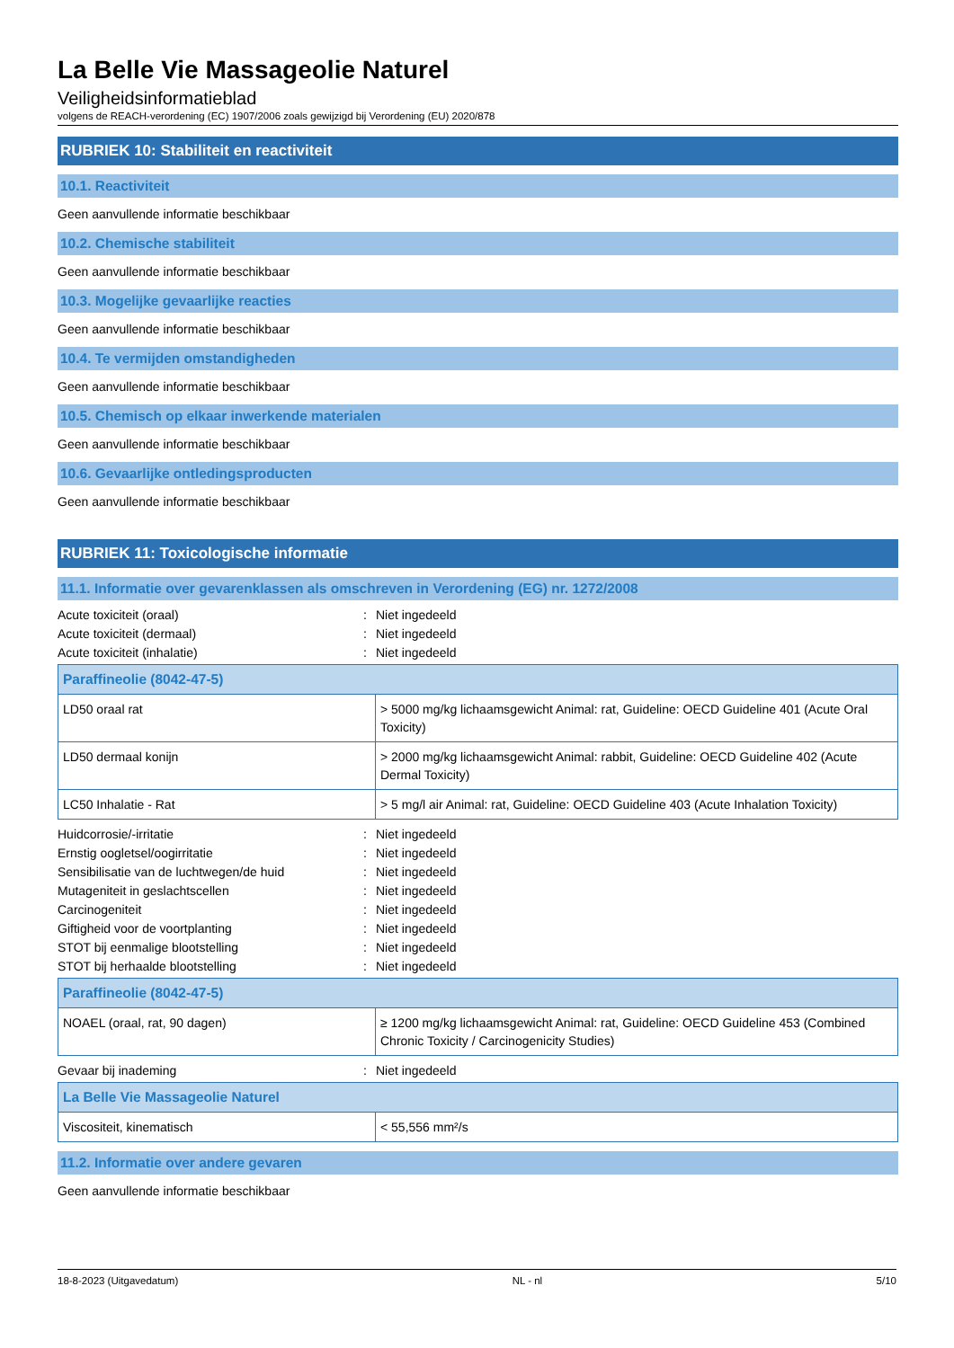La Belle Vie Massageolie Naturel
Veiligheidsinformatieblad
volgens de REACH-verordening (EC) 1907/2006 zoals gewijzigd bij Verordening (EU) 2020/878
RUBRIEK 10: Stabiliteit en reactiviteit
10.1. Reactiviteit
Geen aanvullende informatie beschikbaar
10.2. Chemische stabiliteit
Geen aanvullende informatie beschikbaar
10.3. Mogelijke gevaarlijke reacties
Geen aanvullende informatie beschikbaar
10.4. Te vermijden omstandigheden
Geen aanvullende informatie beschikbaar
10.5. Chemisch op elkaar inwerkende materialen
Geen aanvullende informatie beschikbaar
10.6. Gevaarlijke ontledingsproducten
Geen aanvullende informatie beschikbaar
RUBRIEK 11: Toxicologische informatie
11.1. Informatie over gevarenklassen als omschreven in Verordening (EG) nr. 1272/2008
Acute toxiciteit (oraal): Niet ingedeeld Acute toxiciteit (dermaal): Niet ingedeeld Acute toxiciteit (inhalatie): Niet ingedeeld
| Paraffineolie (8042-47-5) | |
| --- | --- |
| LD50 oraal rat | > 5000 mg/kg lichaamsgewicht Animal: rat, Guideline: OECD Guideline 401 (Acute Oral Toxicity) |
| LD50 dermaal konijn | > 2000 mg/kg lichaamsgewicht Animal: rabbit, Guideline: OECD Guideline 402 (Acute Dermal Toxicity) |
| LC50 Inhalatie - Rat | > 5 mg/l air Animal: rat, Guideline: OECD Guideline 403 (Acute Inhalation Toxicity) |
Huidcorrosie/-irritatie: Niet ingedeeld Ernstig oogletsel/oogirritatie: Niet ingedeeld Sensibilisatie van de luchtwegen/de huid: Niet ingedeeld Mutageniteit in geslachtscellen: Niet ingedeeld Carcinogeniteit: Niet ingedeeld Giftigheid voor de voortplanting: Niet ingedeeld STOT bij eenmalige blootstelling: Niet ingedeeld STOT bij herhaalde blootstelling: Niet ingedeeld
| Paraffineolie (8042-47-5) | |
| --- | --- |
| NOAEL (oraal, rat, 90 dagen) | ≥ 1200 mg/kg lichaamsgewicht Animal: rat, Guideline: OECD Guideline 453 (Combined Chronic Toxicity / Carcinogenicity Studies) |
Gevaar bij inademing: Niet ingedeeld
| La Belle Vie Massageolie Naturel | |
| --- | --- |
| Viscositeit, kinematisch | < 55,556 mm²/s |
11.2. Informatie over andere gevaren
Geen aanvullende informatie beschikbaar
18-8-2023 (Uitgavedatum) NL - nl 5/10